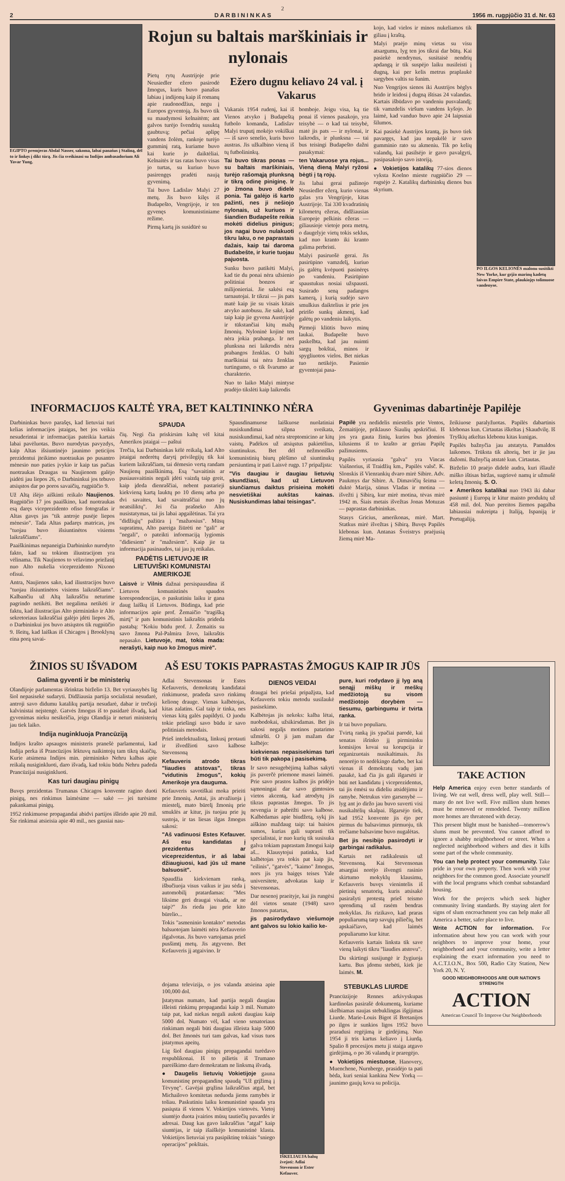2
2 D A R B I N I N K A S 1956 m. rugpjūčio 31 d. Nr. 63
EGIPTO premjeras Abdal Nasser, sakoma, labai panašus į Staliną, dėl to ir linkęs į dikt tūrą. Jis čia sveikinasi su Indijos ambasadorium Ali Yavar Yung.
Rojun su baltais marškiniais ir nylonais
Pietų rytų Austrijoje prie Neusiedler ežero pasirodė žmogus, kuris buvo panašus labiau į indijonų kaip iš romanų apie raudonodžius, negu į Europos gyventoją. Jis buvo tik su maudymosi kelnaitėm; ant galvos turėjo švendrių susuktą gaubtuvą; pečiai aplipę vandens žolėm, rankoje turėjo gumminį ratą, kuriame buvo kai kurie jo daiktėliai. Kelnaitės ir tas ratas buvo visas jo turtas, su kuriuo buvo pasirengęs pradėti naują gyvenimą.
Tai buvo Ladislav Malyi 27 metų. Jis buvo kilęs iš Budapešto, Vengrijoje, ir ten gyvenęs komunistiniame režime.
Pirmą kartą jis susidūrė su
Ežero dugnu keliavo 24 val. į Vakarus
Vakarais 1954 rudenį, kai iš Vienos atvyko į Budapeštą futbolo komanda, Ladislav Malyi truputį mokėjo vokiškai — iš savo senelio, kuris buvo austras. Jis užkalbino vieną iš tų futbolininkų.
Tai buvo tikras ponas — su baltais marškiniais, turėjo rašomąją plunksną ir tikrą odinę piniginę. Ir jo žmona buvo didelė ponia. Tai galėjo iš karto pažinti, nes ji nešiojo nylonais, už kuriuos ir šiandien Budapešte reikia mokėti didelius pinigus; jos nagai buvo nulakuoti tikru laku, o ne paprastais dažais, kaip tai daroma Budabešte, ir kurie tuojau pajuosta.
Sunku buvo patikėti Malyi, kad tie du ponai nėra užsienio politiniai bonzos ar milijonieriai. Jie sakėsi esą tarnautojai. Ir tikrai — jis pats matė kaip jie su visais kitais atvyko autobusu. Jie sakė, kad taip kaip jie gyvena Austrijoje ir tūkstančiai kitų mažų žmonių. Nyloninė kojinė ten nėra jokia prabanga. Ir net plunksna nei laikrodis nėra prabangos ženklas. O balti marškiniai tai nėra ženklas turtingumo, o tik švarumo ar charakterio.
Nuo to laiko Malyi mintyse pradėjo tikslėti kaip laikrodis
bomboje. Jeigu visa, ką tie ponai iš vienos pasakojo, yra teisybė — o kad tai teisybė, matė jis pats — ir nylonai, ir laikrodis, ir plunksna — tai bus teisingi Budapešto dažni pasakymai:
ten Vakaruose yra rojus... Vieną dieną Malyi ryžosi bėgti į tą rojų.
Jis labai gerai pažinojo Neusiedler ežerą, kurio vienas galas yra Vengrijoje, kitas Austrijoje. Tai 330 kvadratinių kilometrų ežeras, didžiausias Europoje pelkinis ežeras — giliausioje vietoje pora metrų, o daugelyje vietų tokis seklus, kad nuo kranto iki kranto galima perbristi.
Malyi pasiruošė gerai. Jis pasirūpino vamzdelį, kuriuo jis galėtų kvėpuoti pasinėręs po vandeniu. Pasirūpino spaustukus nosiai užspausti. Susirado seną padangos kamerą, į kurią sudėjo savo smulkius daiktelius ir prie jos pririšo sunkų akmenį, kad galėtų po vandeniu laikytis.
Pirmoji kliūtis buvo minų laukai. Budapešte buvo paskelbta, kad jau nuimti sargų bokštai, minos ir spygliuotos vielos. Bet niekas tuo netikėjo. Pasienio gyventojai pasa-
kojo, kad vielos ir minos nukeliamos tik giliau į kraštą.
Malyi praėjo minų vietas su visu atsargumu, lyg ten jos tikrai dar būtų. Kai pasiekė nendrynus, susitaisė nendrių apdangą ir tik suspėjo laiku nusileisti į dugną, kai per kelis metrus praplaukė sargybos valtis su šunim.
Nuo Vengrijos sienos iki Austrijos bėglys brido ir leidosi į dugną ištisas 24 valandas. Kartais išbūdavo po vandeniu pusvalandį; tik vamzdelis viršum vandens kyšojo. Jo laimė, kad vanduo buvo apie 24 laipsniai šilumos.
Kai pasiekė Austrijos krantą, jis buvo tiek pavargęs, kad jau nepakėlė ir savo gumminio rato su akmeniu. Tik po kelių valandų, kai pasilsėjo ir gavo pavalgyti, pasipasakojo savo istoriją.
● Vokietijos katalikų 77-sios dienos vyksta Koelno mieste rugpiūčio 29 — rugsėjo 2. Katalikų darbininkų dienos bus skyrium.
PO ILGOS KELIONĖS malonu susitikti New Yorke, kur grįžo marinų kadetų laivas Empire State, plaukiojęs tolimuose vandenyse.
INFORMACIJOS KALTĖ YRA, BET KALTININKO NĖRA
Darbininkas buvo parašęs, kad lietuviai turi kelias informacijos įstaigas, bet jos veikia nesuderintai ir informacijas pateikia kartais labai pavėluotas. Buvo nurodytas pavyzdys, kaip Altas išsiuntinėjo jaunimo peticijos prezidentui įteikimo nuotraukas po pusantro mėnesio nuo paties įvykio ir kaip tas pačias nuotraukas Draugas su Naujienom galėjo įsidėti jau liepos 26, o Darbininkui jos tebuvo atsiųstos dar po poros savaičių, rugpiūčio 9.
Už Altą išėjo aiškinti reikalo Naujienos. Rugpiūčio 17 jos paaiškino, kad nuotraukas esą daręs viceprezidento ofiso fotografas ir Altas gavęs jas "tik antroje pusėje liepos mėnesio". Tada Altas padaręs matricas, jos "tuojau buvo išsiuntinėtos visiems laikraščiams".
Paaiškinimas nepaneigia Darbininko nurodyto fakto, kad su tokiom iliustracijom yra vėlinama. Tik Naujienos to vėlavimo priežastį nuo Alto nukelia viceprezidento Nixono ofisui.
Antra, Naujienos sako, kad iliustracijos buvo "tuojau išsiuntinėtos visiems laikraščiams". Kalbančiu už Altą laikraščiu neturime pagrindo netikėti. Bet negalima netikėti ir faktu, kad iliustracijas Alto pirmininko ir Alto sekretoriaus laikraščiai galėjo įdėti liepos 26, o Darbininkui jos buvo atsiųstos tik rugpiūčio 9. Išeitų, kad laiškas iš Chicagos į Brooklyną eina porą savai-
SPAUDA
čių. Negi čia priskirsim kaltę vėl kitai Amerikos įstaigai — paštui
Trečia, kai Darbininkas kėlė reikalą, kad Alto įstaigai nederėtų darytį privilegijų tik kai kuriem laikraščiam, tai dėmesio vertą randam Naujienų paaiškinimą. Esą "savaitinis ar pusiausvaitinis negali įdėti vaizdą taip greit, kaip įdeda dienraščiai, nebent pastarieji kiekvieną kartą lauktų po 10 dienų arba po dvi savaites, kad savaitraščiai nuo jų neatsiliktų". Jei čia prašneko Alto nusistatymas, tai jis labai apgailėtinas. Tai yra "didžiųjų" pažiūra į "mažuosius". Mūsų supratimu, Alto pareiga žiūrėti ne "gali" ar "negali", o pateikti informaciją lygiomis "didiesiem" ir "mažesiem". Kaip jie ta informacija pasinaudos, tai jau jų reikalas.
PADĖTIS LIETUVOJE IR LIETUVIŠKI KOMUNISTAI AMERIKOJE
Laisvė ir Vilnis dažnai persispausdina iš Lietuvos komunistinės spaudos korespondencijas, o paskutiniu laiku ir gana daug laiškų iš Lietuvos. Būdinga, kad prie informacijos apie prof. Žemaičio "tragišką mirtį" ir pats komunistinis laikraštis prideda pastabą: "Kokiu būdu prof. J. Žemaitis su savo žmona Pal-Palmira žovo, laikraštis nepasako. Lietuvoje, mat, tokia mada: nerašyti, kaip nuo ko žmogus mirė".
Spausdinamuose laiškuose nuolatiniai nusiskundimai silpna sveikata, nusiskundimai, kad nėra streptomicino ar kitų vaistų. Padėkos už atsiųstus pakietėlius, siuntinukus. Bet dėl nežmoniško komunistinių biurų plėšimo už siuntinukų persiuntimą ir pati Laisvė rugp. 17 pripažįsta:
"Vis daugiau ir daugiau lietuvių skundžiasi, kad už Lietuvon siunčiamus daiktus prisieina mokėti nesvietiškai aukštas kainas. Nusiskundimas labai teisingas".
Gyvenimas dabartinėje Papilėje
Papilė yra nedidelis miestelis prie Ventos, Žemaitijoje, priklauso Šiaulių apskričiui. Iš jos yra gauta žinių, kurios bus įdomios kilusiems iš to krašto ar geriau Papilę pažinusiems.
Papilės vyriausia "galva" yra Vincas Vaišnorius, iš Traidžių km., Papilės valsč. K. Slonskis iš Vienrankių dvaro mirė Sibire. Adv. Paukmys dar Sibire. A. Dimavičių šeima — duktė Marija, sūnus Vladas ir motina — išvežti į Sibirą, kur mirė motina, tėvas mirė 1942 m. Šiais metais išvežtas Jonas Motuzas — paprastas darbininkas.
Stasys Gricius, amerikonas, mirė. Mart. Statkus mirė išvežtas į Sibirą. Buvęs Papilės klebonas kun. Antanas Šveistrys praėjusią žiemą mirė Ma-
žeikiuose paralyžuotas. Papilės dabartinis klebonas kun. Cirtautas iškeltas į Skaudvilę. Iš Tryškių atkeltas klebonu kitas kunigas.
Papilės bažnyčia jau atstatyta. Pamaldos laikomos. Trūksta tik altorių, bet ir jie jau dažomi. Bažnyčią atstatė kun. Cirtautas.
Birželio 10 praėjo didelė audra, kuri išlaužė miško ištisas biržas, sugriovė namų ir užmušė keletą žmonių. S. O.
● Amerikos katalikai nuo 1943 iki dabar pasiuntė į Europą ir kitur maisto produktų už 458 mil. dol. Nuo pereitos žiemos pagalba labiausiai nukreipta į Italiją, Ispaniją ir Portugaliją.
ŽINIOS SU IŠVADOM
Galima gyventi ir be ministerių
Olandijoje parlamentas išrinktas birželio 13. Bet vyriausybės lig šiol nepasisekė sudaryti. Didžiausia partija socialistai nesudarė, antroji savo didumu katalikų partija nesudarė, dabar ir trečioji kalvinistai neįstengė. Gatvės žmogus iš to pasidarė išvadą, kad gyvenimas nieku nesikeičia, jeigu Olandija ir neturi ministerių jau tiek laiko.
Indija nuginkluoja Prancūziją
Indijos krašto apsaugos ministeris pranešė parlamentui, kad Indija perka iš Prancūzijos lėktuvų naikintojų tam tikrą skaičių. Kurie atsimena Indijos min. pirmininko Nehru kalbas apie reikalą nusiginkluoti, daro išvadą, kad tokiu būdu Nehru padeda Prancūzijai nusiginkluoti.
Kas turi daugiau pinigų
Buvęs prezidentas Trumanas Chicagos konvente ragino duoti pinigų, nes rinkimus laimėsime — sakė — jei turėsime pakankamai pinigų.
1952 rinkimuose propagandai abidvi partijos išleido apie 20 mil. Šie rinkimai atsieisia apie 40 mil., nes gausiai nau-
AŠ ESU TOKIS PAPRASTAS ŽMOGUS KAIP IR JŪS
Adlai Stevensonas ir Estes Kefauveris, demokratų kandidatai rinkimuose, pradeda savo rinkimų kelionę drauge. Vienas kalbėtojas, kitas zalatins. Gal taip ir tinka, nes vienas kitą galės papildyti. O juodu tokie priešingi savo būdu ir savo politiniais metodais.
Prieš intelektualistą, linkusį protauti ir išvedžioti savo kalbose Stevensoną
Kefauveris atrodo tikras "liaudies atstovas", tikras "vidutinis žmogus", kokių Amerikoje yra dauguma.
Kefauveris savotiškai moka prieiti prie žmonių. Antai, jis atvažiuoja į miestelį, mato būrelį žmonių prie smuklės ar kitur, jis tuojau prie jų sustoja, ir tas liesas ilgas žmogus sakosi:
"Aš vadinuosi Estes Kefauver. Aš esu kandidatas į prezidentus ar viceprezidentus, ir aš labai džiaugiuosi, kad jūs už mane balsuosit".
Spaudžia kiekvienam ranką, išbučiuoja visus vaikus ir jau sėda į automobilį pratardamas: "Mes liksime geri draugai visada, ar ne taip?" Jis rieda jau prie kito būrelio...
Tokis "asmeninio kontakto" metodas balsuotojam laimėti nėra Kefauverio išgalvotas. Jis buvo vartojamas prieš pusšimtį metų. Jis atgyveno. Bet Kefauveris jį atgaivino. Ir
DIENOS VEIDAI
draugai bei priešai pripažįsta, kad Kefauveris tokiu metodu susilaukė pasisekimo.
Kalbėtojas jis nekoks: kalba lėtai, nuobodokai, užsikirsdamas. Bet jis sakosi negalįs motinos patarimo užmiršti. O ji jam mažam dar kalbėjo:
kiekvienas nepasisekimas turi būti tik pakopa į pasisekimą.
Ir savo nesugebėjimą kalbas sakyti jis paverčė priemone masei laimėti. Prie savo prastos kalbos jis pridėjo sąmoningai dar savo gimtosios vietos akcentą, kad atrodytų jis tikras paprastas žmogus. To jis nevengia ir pabrėžti savo kalbose. Kalbėdamas apie biudžetą, sykį jis aiškino maždaug taip: tai baisios sumos, kurias gali suprasti tik specialistai, ir nuo kurių tik susisuka galva tokiam paprastam žmogui kaip aš... Klausytojui patinka, kad kalbėtojas yra tokis pat kaip jis, "eilinis", "gatvės", "kaimo" žmogus, nors jis yra baigęs teises Yale universitete, advokatas kaip ir Stevensonas.
Dar nesenoj praeityje, kai jis rungėsi dėl vietos senate (1948) savo žmonos patartas,
jis pasirodydavo viešumoje ant galvos su lokio kailio ke-
pure, kuri rodydavo jį lyg aną senąjį miškų ir meškų medžiotoją su visom medžiotojo dorybėm — tiesumu, garbingumu ir tvirta ranka.
Ir tai buvo populiaru.
Tvirtą ranką jis ypačiai parodė, kai senatas išrinko jį pirmininku komisijos kovai su korupcija ir organizuotais nusikaltimais. Jis nenorėjo to nedėkingo darbo, bet kai vienas iš demokratų vadų jam pasakė, kad čia jis gali išgarsėti ir būti net kandidatu į viceprezidentus, tai jis ėmėsi su dideliu atsidėjimu ir ramybe. Netrukus viro garsenybė — lyg ant jo diržo jau buvo suverti visi nusikaltėlių skalpai. Išgarsėjo tiek, kad 1952 konvente jis ėjo per pirmus du balsavimus pirmuoju, tik trečiame balsavime buvo nugalėtas.
Bet jis nesibijo pasirodyti ir garbingai radikalus.
Kartais net radikalesnis už Stevensoną. Kai Stevensonas atsargiai norėjo išvengti rasinio skirtumo mokyklų klausimu, Kefauveris buvęs vienintelis iš pietinių senatorių, kuris atsisakė pasirašyti protestą prieš teismo sprendimą už rasėm bendras mokyklas. Jis rizikavo, kad praras populiarumą tarp savųjų piliečių, bet apskaičiavo, kad laimės populiarumo kur kitur.
Kefauveris kartais linksta tik save vieną laikyti tikru "liaudies atstovu".
Du skirtingi susijungė ir žygiuoja kartu. Bus įdomu stebėti, kiek jie laimės. M.
dojama televizija, o jos valanda atsieina apie 100,000 dol.
Įstatymas numato, kad partija negali daugiau išleisti rinkimų propagandai kaip 3 mil. Numato taip pat, kad niekas negali aukoti daugiau kaip 5000 dol. Numato vėl, kad vieno senatoriaus rinkimam negali būti daugiau išleista kaip 5000 dol. Bet žmonės turi tam galvas, kad visus tuos įstatymus apeitų.
Lig šiol daugiau pinigų propagandai turėdavo respublikonai. Iš to pilietis iš Trumano pareiškimo daro demokratam ne linksmą išvadą.
● Daugelis lietuvių Vokietijoje gauna komunistinę propagandinę spaudą "Už grįžimą į Tėvynę". Gavėjai grąžina laikraščius atgal, bet Michailovo komitetas neduoda jiems ramybės ir toliau. Paskutiniu laiku komunistinė spauda yra pasiųsta iš vienos V. Vokietijos vietovės. Vietoj siuntėjo duota įvairios mūsų tautiečių pavardės ir adresai. Daug kas gavo laikraščius "atgal" kaip siuntėjas, ir taip išaiškėjo komunistinė klasta. Vokietijos lietuviai yra pasipiktinę tokiais "sniego operacijos" pokštais.
IŠKELIAUJA balsų žvejoti: Adlai Stevenson ir Ester Kefauver.
STEBUKLAS LIURDE
Prancūzijoje Rennes arkivyskupas kardinolas pasirašė dokumentą, kuriame skelbiamas naujas stebuklingas išgijimas Liurde. Marie-Louis Bigot iš Bretanijos po ilgos ir sunkios ligos 1952 buvo praradusi regėjimą ir girdėjimą. Nuo 1954 ji tris kartus keliavo į Liurdą. Spalio 8 procesijos metu ji staiga atgavo girdėjimą, o po 36 valandų ir praregėjo.
● Vokietijos miestuose, Hanovery, Muenchene, Nurnberge, prasidėjo ta pati bėda, kuri seniai kankina New Yorką — jaunimo gaujų kova su policija.
TAKE ACTION
Help America enjoy even better standards of living. We eat well, dress well, play well. Still—many do not live well. Five million slum homes must be removed or remodeled. Twenty million more homes are threatened with decay.
This present blight must be banished—tomorrow's slums must be prevented. You cannot afford to ignore a shabby neighborhood or street. When a neglected neighborhood withers and dies it kills some part of the whole community.
You can help protect your community. Take pride in your own property. Then work with your neighbors for the common good. Associate yourself with the local programs which combat substandard housing.
Work for the projects which seek higher community living standards. By staying alert for signs of slum encroachment you can help make all America a better, safer place to live.
Write ACTION for information. For information about how you can work with your neighbors to improve your home, your neighborhood and your community, write a letter explaining the exact information you need to A.C.T.I.O.N., Box 500, Radio City Station, New York 20, N. Y.
GOOD NEIGHBORHOODS ARE OUR NATION'S STRENGTH
ACTION
American Council To Improve Our Neighborhoods